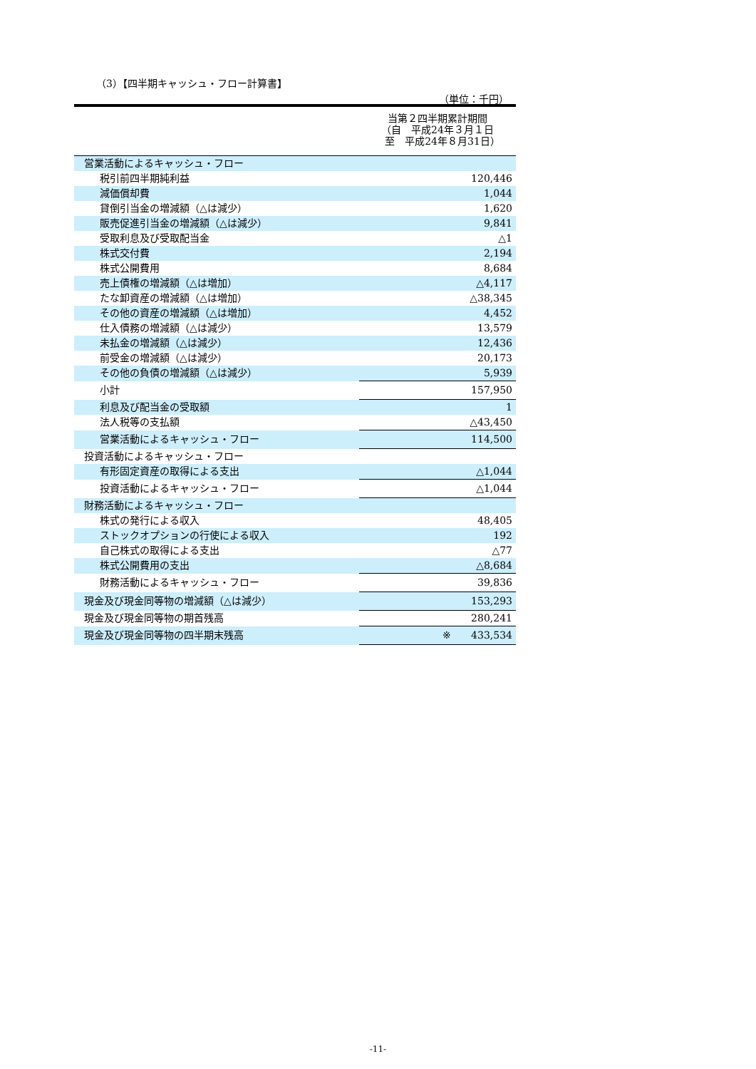（3）【四半期キャッシュ・フロー計算書】
（単位：千円）
| | 当第２四半期累計期間 （自 平成24年３月１日 至 平成24年８月31日） |
| 営業活動によるキャッシュ・フロー | |
| 税引前四半期純利益 | 120,446 |
| 減価償却費 | 1,044 |
| 貸倒引当金の増減額（△は減少） | 1,620 |
| 販売促進引当金の増減額（△は減少） | 9,841 |
| 受取利息及び受取配当金 | △1 |
| 株式交付費 | 2,194 |
| 株式公開費用 | 8,684 |
| 売上債権の増減額（△は増加） | △4,117 |
| たな卸資産の増減額（△は増加） | △38,345 |
| その他の資産の増減額（△は増加） | 4,452 |
| 仕入債務の増減額（△は減少） | 13,579 |
| 未払金の増減額（△は減少） | 12,436 |
| 前受金の増減額（△は減少） | 20,173 |
| その他の負債の増減額（△は減少） | 5,939 |
| 小計 | 157,950 |
| 利息及び配当金の受取額 | 1 |
| 法人税等の支払額 | △43,450 |
| 営業活動によるキャッシュ・フロー | 114,500 |
| 投資活動によるキャッシュ・フロー | |
| 有形固定資産の取得による支出 | △1,044 |
| 投資活動によるキャッシュ・フロー | △1,044 |
| 財務活動によるキャッシュ・フロー | |
| 株式の発行による収入 | 48,405 |
| ストックオプションの行使による収入 | 192 |
| 自己株式の取得による支出 | △77 |
| 株式公開費用の支出 | △8,684 |
| 財務活動によるキャッシュ・フロー | 39,836 |
| 現金及び現金同等物の増減額（△は減少） | 153,293 |
| 現金及び現金同等物の期首残高 | 280,241 |
| 現金及び現金同等物の四半期末残高 | ※ 433,534 |
-11-